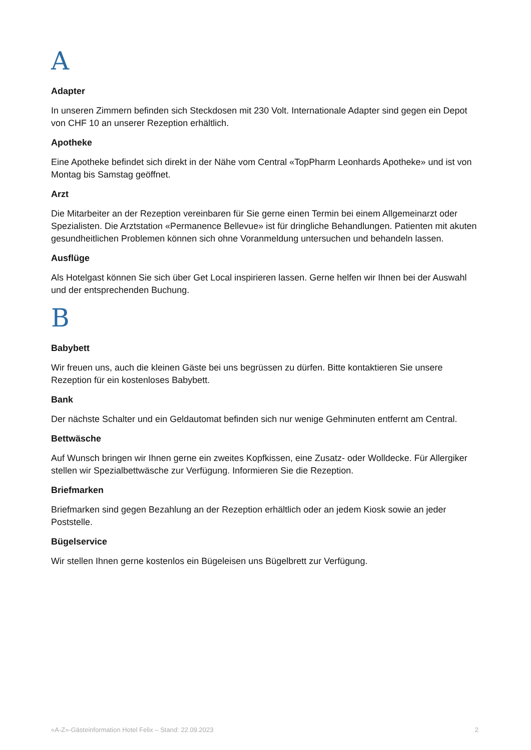A
Adapter
In unseren Zimmern befinden sich Steckdosen mit 230 Volt. Internationale Adapter sind gegen ein Depot von CHF 10 an unserer Rezeption erhältlich.
Apotheke
Eine Apotheke befindet sich direkt in der Nähe vom Central «TopPharm Leonhards Apotheke» und ist von Montag bis Samstag geöffnet.
Arzt
Die Mitarbeiter an der Rezeption vereinbaren für Sie gerne einen Termin bei einem Allgemeinarzt oder Spezialisten. Die Arztstation «Permanence Bellevue» ist für dringliche Behandlungen. Patienten mit akuten gesundheitlichen Problemen können sich ohne Voranmeldung untersuchen und behandeln lassen.
Ausflüge
Als Hotelgast können Sie sich über Get Local inspirieren lassen. Gerne helfen wir Ihnen bei der Auswahl und der entsprechenden Buchung.
B
Babybett
Wir freuen uns, auch die kleinen Gäste bei uns begrüssen zu dürfen. Bitte kontaktieren Sie unsere Rezeption für ein kostenloses Babybett.
Bank
Der nächste Schalter und ein Geldautomat befinden sich nur wenige Gehminuten entfernt am Central.
Bettwäsche
Auf Wunsch bringen wir Ihnen gerne ein zweites Kopfkissen, eine Zusatz- oder Wolldecke. Für Allergiker stellen wir Spezialbettwäsche zur Verfügung. Informieren Sie die Rezeption.
Briefmarken
Briefmarken sind gegen Bezahlung an der Rezeption erhältlich oder an jedem Kiosk sowie an jeder Poststelle.
Bügelservice
Wir stellen Ihnen gerne kostenlos ein Bügeleisen uns Bügelbrett zur Verfügung.
«A-Z»-Gästeinformation Hotel Felix – Stand: 22.09.2023 2